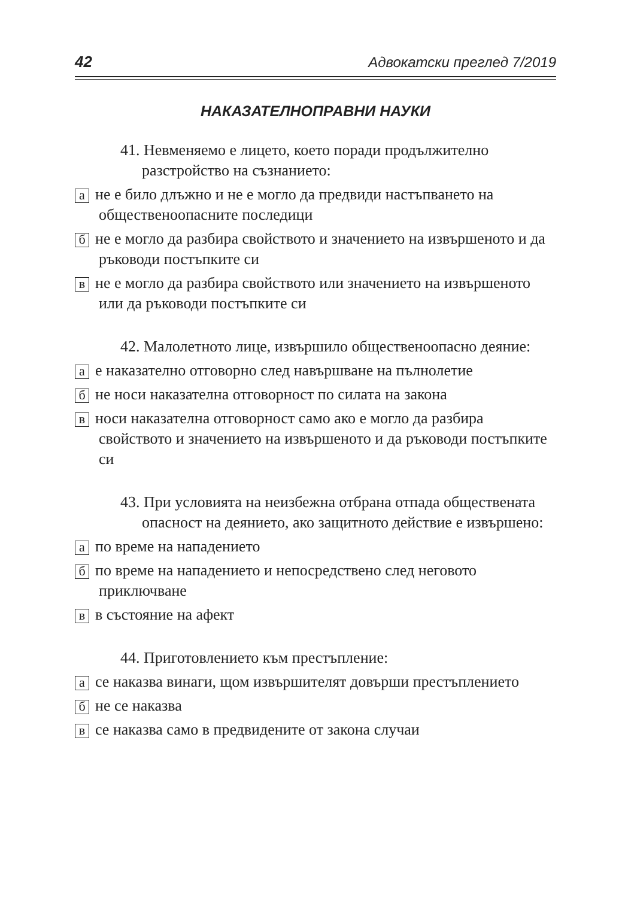42 Адвокатски преглед 7/2019
НАКАЗАТЕЛНОПРАВНИ НАУКИ
41. Невменяемо е лицето, което поради продължително разстройство на съзнанието:
ане е било длъжно и не е могло да предвиди настъпването на общественоопасните последици
бне е могло да разбира свойството и значението на извършеното и да ръководи постъпките си
вне е могло да разбира свойството или значението на извършеното или да ръководи постъпките си
42. Малолетното лице, извършило общественоопасно деяние:
ае наказателно отговорно след навършване на пълнолетие
бне носи наказателна отговорност по силата на закона
вноси наказателна отговорност само ако е могло да разбира свойството и значението на извършеното и да ръководи постъпките си
43. При условията на неизбежна отбрана отпада обществената опасност на деянието, ако защитното действие е извършено:
апо време на нападението
бпо време на нападението и непосредствено след неговото приключване
вв състояние на афект
44. Приготовлението към престъпление:
асе наказва винаги, щом извършителят довърши престъплението
бне се наказва
все наказва само в предвидените от закона случаи